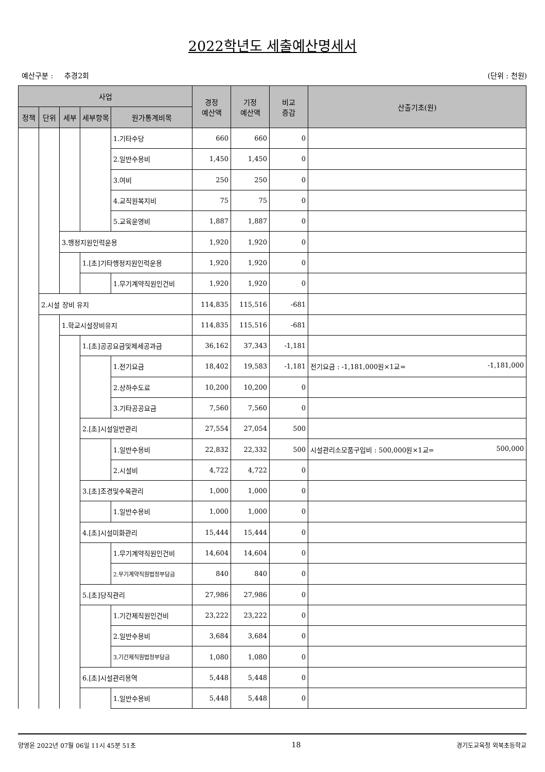2022학년도 세출예산명세서
예산구분 : 추경2회 (단위 : 천원)
| 사업 | | | | | 경정 예산액 | 기정 예산액 | 비교 증감 | 산출기초(원) |
| --- | --- | --- | --- | --- | --- | --- | --- | --- |
| 정책 | 단위 | 세부 | 세부항목 | 원가통계비목 | | | | |
| | | | | 1.기타수당 | 660 | 660 | 0 | |
| | | | | 2.일반수용비 | 1,450 | 1,450 | 0 | |
| | | | | 3.여비 | 250 | 250 | 0 | |
| | | | | 4.교직원복지비 | 75 | 75 | 0 | |
| | | | | 5.교육운영비 | 1,887 | 1,887 | 0 | |
| | | 3.행정지원인력운용 | | | 1,920 | 1,920 | 0 | |
| | | | 1.[초]기타행정지원인력운용 | | 1,920 | 1,920 | 0 | |
| | | | | 1.무기계약직원인건비 | 1,920 | 1,920 | 0 | |
| | 2.시설 장비 유지 | | | | 114,835 | 115,516 | -681 | |
| | | 1.학교시설장비유지 | | | 114,835 | 115,516 | -681 | |
| | | | 1.[초]공공요금및제세공과금 | | 36,162 | 37,343 | -1,181 | |
| | | | | 1.전기요금 | 18,402 | 19,583 | -1,181 | 전기요금 : -1,181,000원×1교= -1,181,000 |
| | | | | 2.상하수도료 | 10,200 | 10,200 | 0 | |
| | | | | 3.기타공공요금 | 7,560 | 7,560 | 0 | |
| | | | 2.[초]시설일반관리 | | 27,554 | 27,054 | 500 | |
| | | | | 1.일반수용비 | 22,832 | 22,332 | 500 | 시설관리소모품구입비 : 500,000원×1교= 500,000 |
| | | | | 2.시설비 | 4,722 | 4,722 | 0 | |
| | | | 3.[초]조경및수목관리 | | 1,000 | 1,000 | 0 | |
| | | | | 1.일반수용비 | 1,000 | 1,000 | 0 | |
| | | | 4.[초]시설미화관리 | | 15,444 | 15,444 | 0 | |
| | | | | 1.무기계약직원인건비 | 14,604 | 14,604 | 0 | |
| | | | | 2.무기계약직원법정부담금 | 840 | 840 | 0 | |
| | | | 5.[초]당직관리 | | 27,986 | 27,986 | 0 | |
| | | | | 1.기간제직원인건비 | 23,222 | 23,222 | 0 | |
| | | | | 2.일반수용비 | 3,684 | 3,684 | 0 | |
| | | | | 3.기간제직원법정부담금 | 1,080 | 1,080 | 0 | |
| | | | 6.[초]시설관리용역 | | 5,448 | 5,448 | 0 | |
| | | | | 1.일반수용비 | 5,448 | 5,448 | 0 | |
양영윤 2022년 07월 06일 11시 45분 51초 18 경기도교육청 외북초등학교